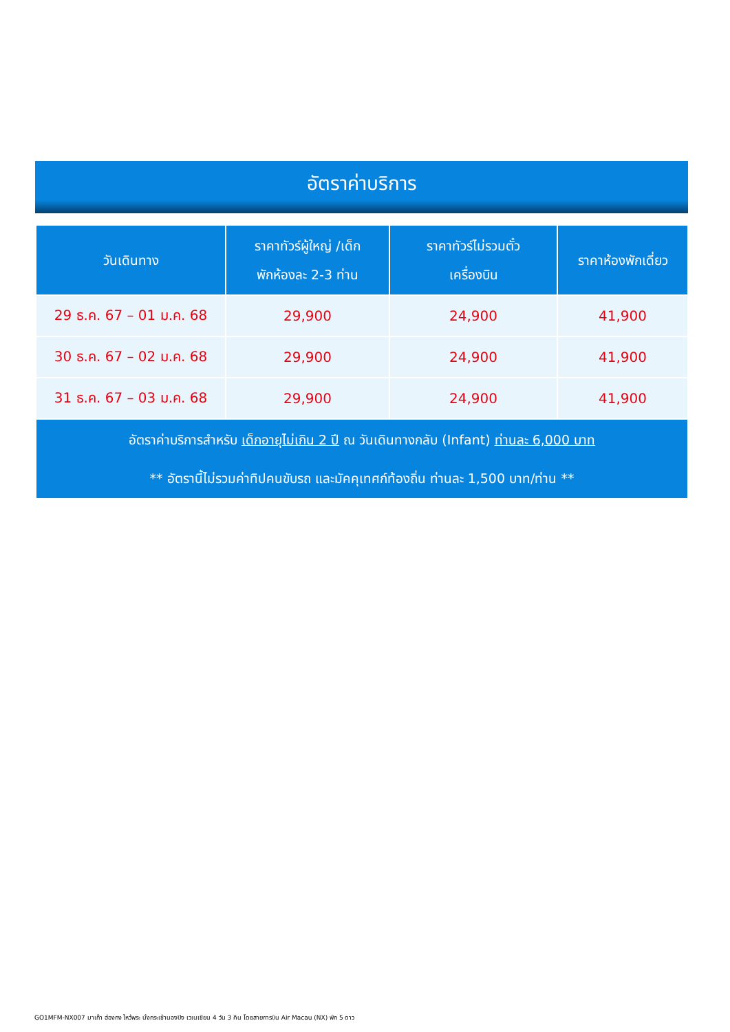อัตราค่าบริการ
| วันเดินทาง | ราคาทัวร์ผู้ใหญ่ /เด็ก พักห้องละ 2-3 ท่าน | ราคาทัวร์ไม่รวมตั๋ว เครื่องบิน | ราคาห้องพักเดี่ยว |
| --- | --- | --- | --- |
| 29 ธ.ค. 67 – 01 ม.ค. 68 | 29,900 | 24,900 | 41,900 |
| 30 ธ.ค. 67 – 02 ม.ค. 68 | 29,900 | 24,900 | 41,900 |
| 31 ธ.ค. 67 – 03 ม.ค. 68 | 29,900 | 24,900 | 41,900 |
| อัตราค่าบริการสำหรับ เด็กอายุไม่เกิน 2 ปี ณ วันเดินทางกลับ (Infant) ท่านละ 6,000 บาท ** อัตรานี้ไม่รวมค่าทิปคนขับรถ และมัคคุเทศก์ท้องถิ่น ท่านละ 1,500 บาท/ท่าน ** | | | |
GO1MFM-NX007 มาเก๊า ฮ่องกง ไหว้พระ นั่งกระเช้านองปิง เวเนเชียน 4 วัน 3 คืน โดยสายการบิน Air Macau (NX) พัก 5 ดาว